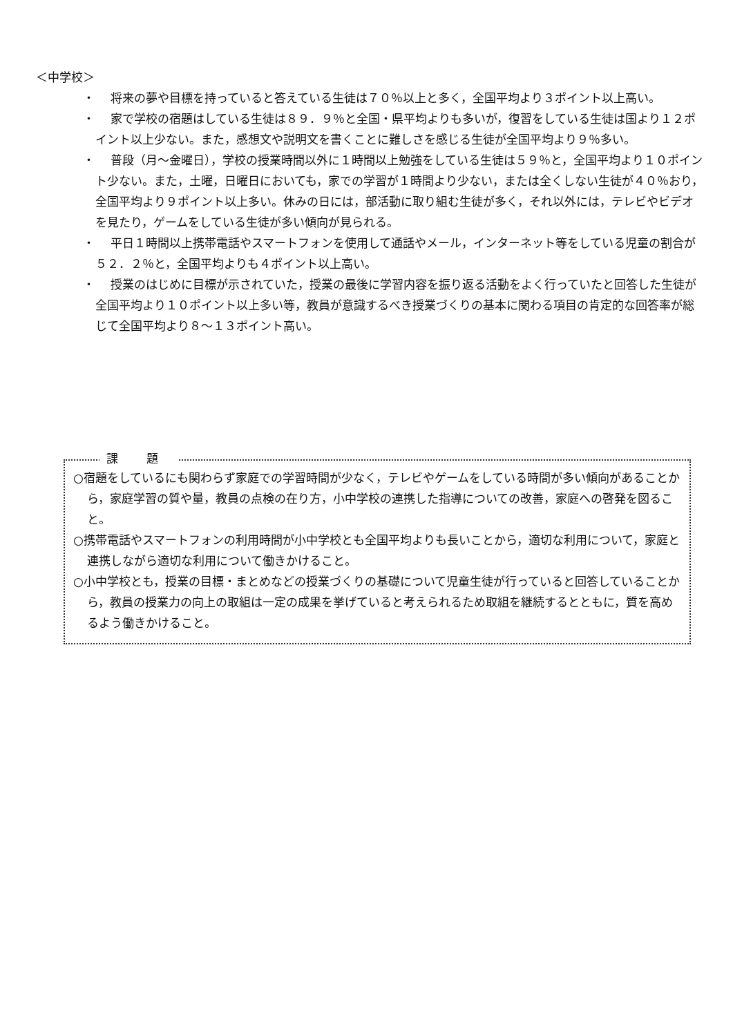＜中学校＞
・ 将来の夢や目標を持っていると答えている生徒は７０％以上と多く，全国平均より３ポイント以上高い。
・ 家で学校の宿題はしている生徒は８９．９％と全国・県平均よりも多いが，復習をしている生徒は国より１２ポイント以上少ない。また，感想文や説明文を書くことに難しさを感じる生徒が全国平均より９％多い。
・ 普段（月～金曜日），学校の授業時間以外に１時間以上勉強をしている生徒は５９％と，全国平均より１０ポイント少ない。また，土曜，日曜日においても，家での学習が１時間より少ない，または全くしない生徒が４０％おり，全国平均より９ポイント以上多い。休みの日には，部活動に取り組む生徒が多く，それ以外には，テレビやビデオを見たり，ゲームをしている生徒が多い傾向が見られる。
・ 平日１時間以上携帯電話やスマートフォンを使用して通話やメール，インターネット等をしている児童の割合が５２．２％と，全国平均よりも４ポイント以上高い。
・ 授業のはじめに目標が示されていた，授業の最後に学習内容を振り返る活動をよく行っていたと回答した生徒が全国平均より１０ポイント以上多い等，教員が意識するべき授業づくりの基本に関わる項目の肯定的な回答率が総じて全国平均より８～１３ポイント高い。
課 題
○宿題をしているにも関わらず家庭での学習時間が少なく，テレビやゲームをしている時間が多い傾向があることから，家庭学習の質や量，教員の点検の在り方，小中学校の連携した指導についての改善，家庭への啓発を図ること。
○携帯電話やスマートフォンの利用時間が小中学校とも全国平均よりも長いことから，適切な利用について，家庭と連携しながら適切な利用について働きかけること。
○小中学校とも，授業の目標・まとめなどの授業づくりの基礎について児童生徒が行っていると回答していることから，教員の授業力の向上の取組は一定の成果を挙げていると考えられるため取組を継続するとともに，質を高めるよう働きかけること。